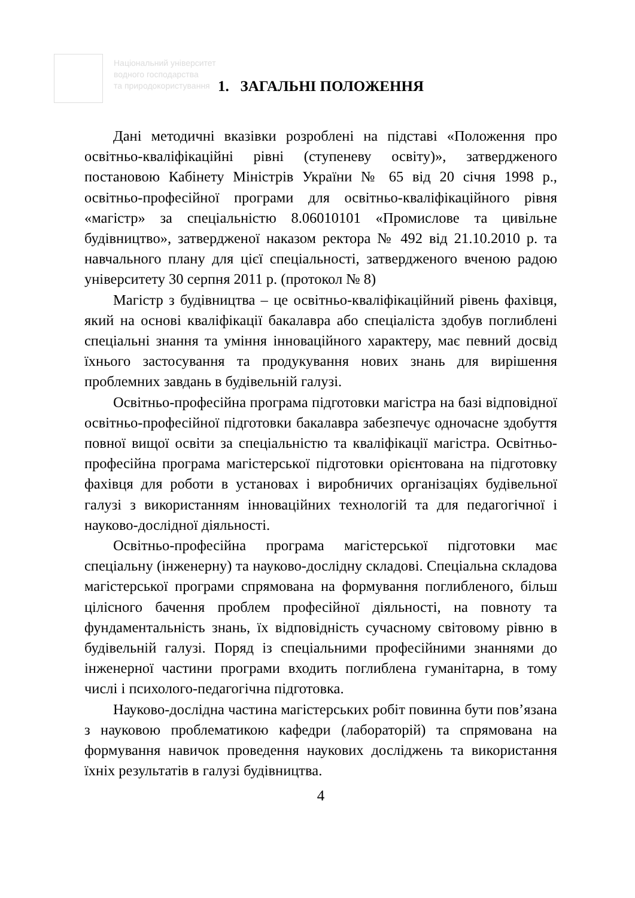Національний університет
водного господарства
та природокористування
1. ЗАГАЛЬНІ ПОЛОЖЕННЯ
Дані методичні вказівки розроблені на підставі «Положення про освітньо-кваліфікаційні рівні (ступеневу освіту)», затвердженого постановою Кабінету Міністрів України № 65 від 20 січня 1998 р., освітньо-професійної програми для освітньо-кваліфікаційного рівня «магістр» за спеціальністю 8.06010101 «Промислове та цивільне будівництво», затвердженої наказом ректора № 492 від 21.10.2010 р. та навчального плану для цієї спеціальності, затвердженого вченою радою університету 30 серпня 2011 р. (протокол № 8)
Магістр з будівництва – це освітньо-кваліфікаційний рівень фахівця, який на основі кваліфікації бакалавра або спеціаліста здобув поглиблені спеціальні знання та уміння інноваційного характеру, має певний досвід їхнього застосування та продукування нових знань для вирішення проблемних завдань в будівельній галузі.
Освітньо-професійна програма підготовки магістра на базі відповідної освітньо-професійної підготовки бакалавра забезпечує одночасне здобуття повної вищої освіти за спеціальністю та кваліфікації магістра. Освітньо-професійна програма магістерської підготовки орієнтована на підготовку фахівця для роботи в установах і виробничих організаціях будівельної галузі з використанням інноваційних технологій та для педагогічної і науково-дослідної діяльності.
Освітньо-професійна програма магістерської підготовки має спеціальну (інженерну) та науково-дослідну складові. Спеціальна складова магістерської програми спрямована на формування поглибленого, більш цілісного бачення проблем професійної діяльності, на повноту та фундаментальність знань, їх відповідність сучасному світовому рівню в будівельній галузі. Поряд із спеціальними професійними знаннями до інженерної частини програми входить поглиблена гуманітарна, в тому числі і психолого-педагогічна підготовка.
Науково-дослідна частина магістерських робіт повинна бути пов’язана з науковою проблематикою кафедри (лабораторій) та спрямована на формування навичок проведення наукових досліджень та використання їхніх результатів в галузі будівництва.
4